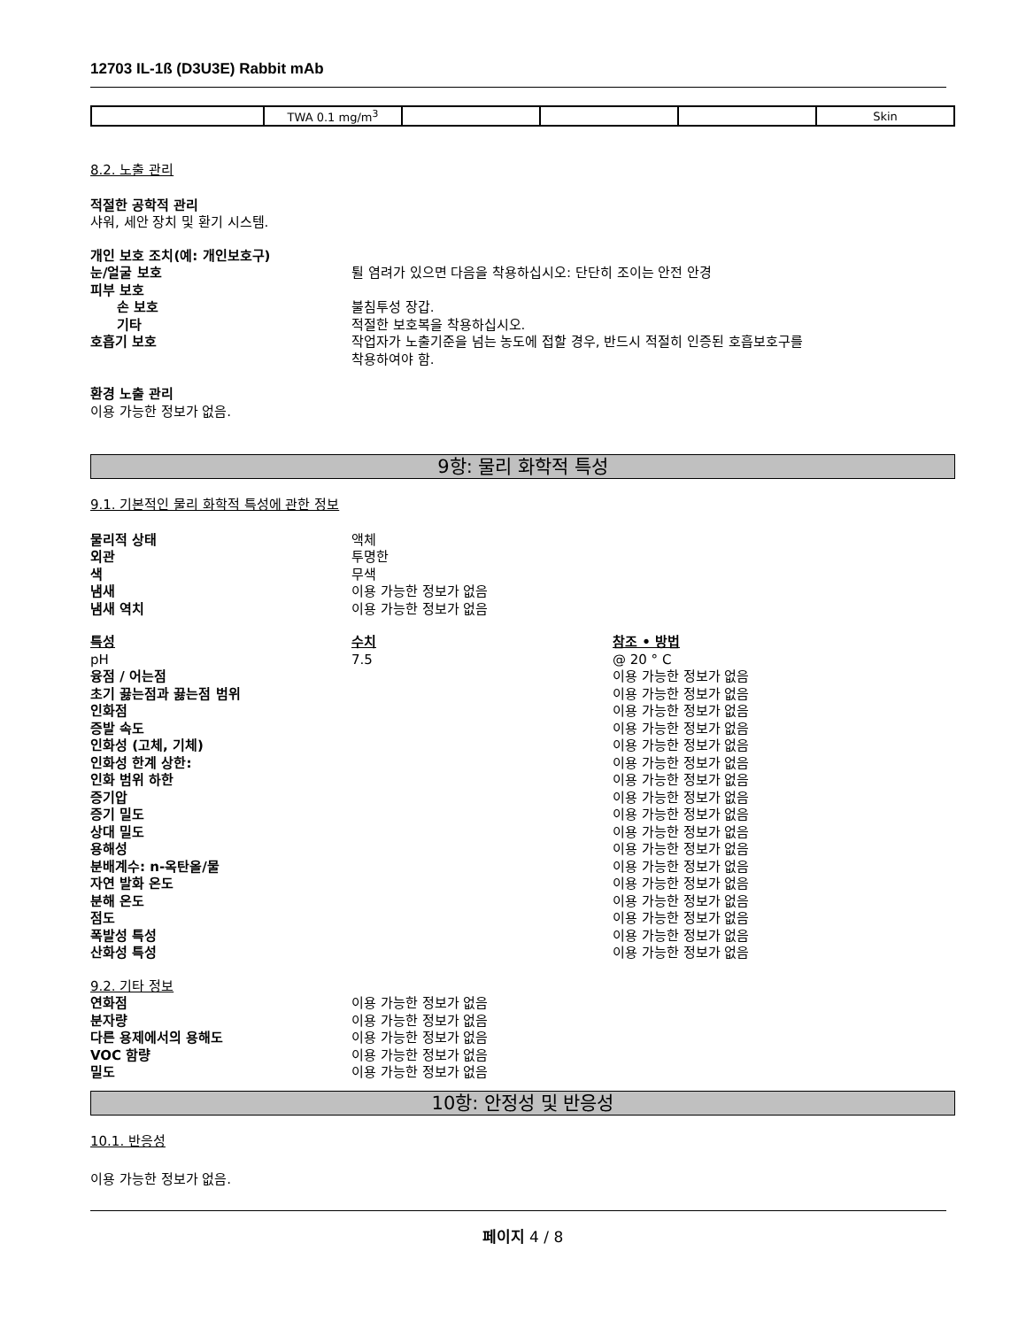12703 IL-1ß (D3U3E) Rabbit mAb
| | TWA 0.1 mg/m<sup>3</sup> | | | | Skin |
8.2. 노출 관리
적절한 공학적 관리
샤워, 세안 장치 및 환기 시스템.
개인 보호 조치(예: 개인보호구)
눈/얼굴 보호 튈 염려가 있으면 다음을 착용하십시오: 단단히 조이는 안전 안경
피부 보호
손 보호 불침투성 장갑.
기타 적절한 보호복을 착용하십시오.
호흡기 보호 작업자가 노출기준을 넘는 농도에 접할 경우, 반드시 적절히 인증된 호흡보호구를
착용하여야 함.
환경 노출 관리
이용 가능한 정보가 없음.
9항: 물리 화학적 특성
9.1. 기본적인 물리 화학적 특성에 관한 정보
물리적 상태 액체
외관 투명한
색 무색
냄새 이용 가능한 정보가 없음
냄새 역치 이용 가능한 정보가 없음
특성 수치 참조 • 방법
pH 7.5 @ 20 ° C
융점 / 어는점 이용 가능한 정보가 없음
초기 끓는점과 끓는점 범위 이용 가능한 정보가 없음
인화점 이용 가능한 정보가 없음
증발 속도 이용 가능한 정보가 없음
인화성 (고체, 기체) 이용 가능한 정보가 없음
인화성 한계 상한: 이용 가능한 정보가 없음
인화 범위 하한 이용 가능한 정보가 없음
증기압 이용 가능한 정보가 없음
증기 밀도 이용 가능한 정보가 없음
상대 밀도 이용 가능한 정보가 없음
용해성 이용 가능한 정보가 없음
분배계수: n-옥탄올/물 이용 가능한 정보가 없음
자연 발화 온도 이용 가능한 정보가 없음
분해 온도 이용 가능한 정보가 없음
점도 이용 가능한 정보가 없음
폭발성 특성 이용 가능한 정보가 없음
산화성 특성 이용 가능한 정보가 없음
9.2. 기타 정보
연화점 이용 가능한 정보가 없음
분자량 이용 가능한 정보가 없음
다른 용제에서의 용해도 이용 가능한 정보가 없음
VOC 함량 이용 가능한 정보가 없음
밀도 이용 가능한 정보가 없음
10항: 안정성 및 반응성
10.1. 반응성
이용 가능한 정보가 없음.
페이지 4 / 8